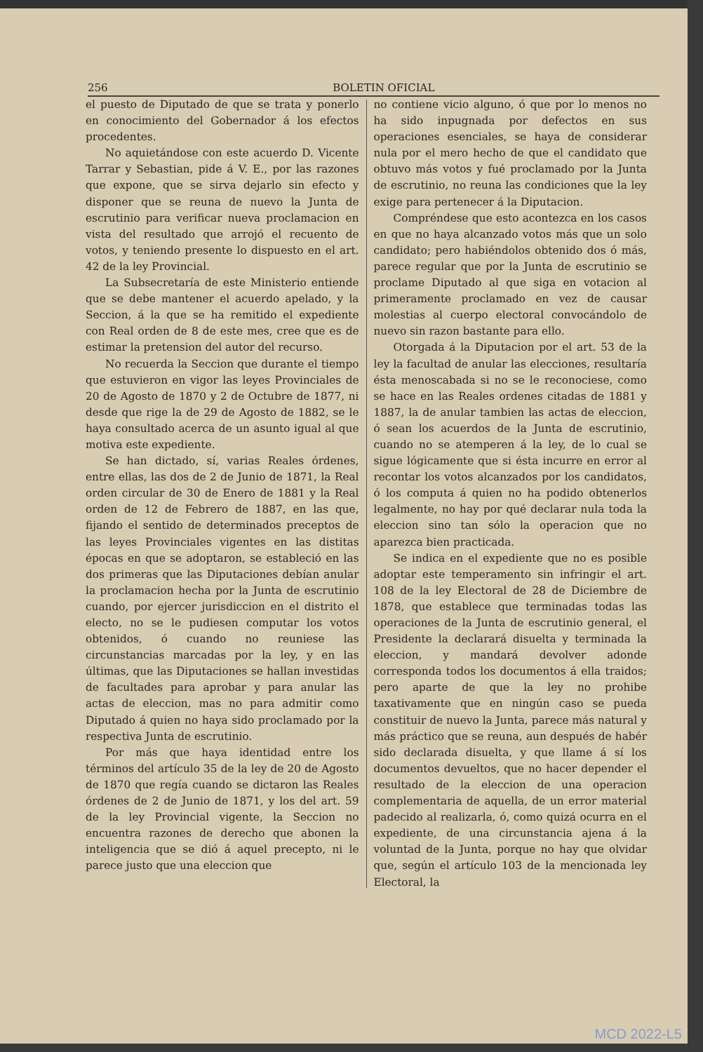256 BOLETIN OFICIAL
el puesto de Diputado de que se trata y ponerlo en conocimiento del Gobernador á los efectos procedentes.
No aquietándose con este acuerdo D. Vicente Tarrar y Sebastian, pide á V. E., por las razones que expone, que se sirva dejarlo sin efecto y disponer que se reuna de nuevo la Junta de escrutinio para verificar nueva proclamacion en vista del resultado que arrojó el recuento de votos, y teniendo presente lo dispuesto en el art. 42 de la ley Provincial.
La Subsecretaría de este Ministerio entiende que se debe mantener el acuerdo apelado, y la Seccion, á la que se ha remitido el expediente con Real orden de 8 de este mes, cree que es de estimar la pretension del autor del recurso.
No recuerda la Seccion que durante el tiempo que estuvieron en vigor las leyes Provinciales de 20 de Agosto de 1870 y 2 de Octubre de 1877, ni desde que rige la de 29 de Agosto de 1882, se le haya consultado acerca de un asunto igual al que motiva este expediente.
Se han dictado, sí, varias Reales órdenes, entre ellas, las dos de 2 de Junio de 1871, la Real orden circular de 30 de Enero de 1881 y la Real orden de 12 de Febrero de 1887, en las que, fijando el sentido de determinados preceptos de las leyes Provinciales vigentes en las distitas épocas en que se adoptaron, se estableció en las dos primeras que las Diputaciones debían anular la proclamacion hecha por la Junta de escrutinio cuando, por ejercer jurisdiccion en el distrito el electo, no se le pudiesen computar los votos obtenidos, ó cuando no reuniese las circunstancias marcadas por la ley, y en las últimas, que las Diputaciones se hallan investidas de facultades para aprobar y para anular las actas de eleccion, mas no para admitir como Diputado á quien no haya sido proclamado por la respectiva Junta de escrutinio.
Por más que haya identidad entre los términos del artículo 35 de la ley de 20 de Agosto de 1870 que regía cuando se dictaron las Reales órdenes de 2 de Junio de 1871, y los del art. 59 de la ley Provincial vigente, la Seccion no encuentra razones de derecho que abonen la inteligencia que se dió á aquel precepto, ni le parece justo que una eleccion que
no contiene vicio alguno, ó que por lo menos no ha sido inpugnada por defectos en sus operaciones esenciales, se haya de considerar nula por el mero hecho de que el candidato que obtuvo más votos y fué proclamado por la Junta de escrutinio, no reuna las condiciones que la ley exige para pertenecer á la Diputacion.
Compréndese que esto acontezca en los casos en que no haya alcanzado votos más que un solo candidato; pero habiéndolos obtenido dos ó más, parece regular que por la Junta de escrutinio se proclame Diputado al que siga en votacion al primeramente proclamado en vez de causar molestias al cuerpo electoral convocándolo de nuevo sin razon bastante para ello.
Otorgada á la Diputacion por el art. 53 de la ley la facultad de anular las elecciones, resultaría ésta menoscabada si no se le reconociese, como se hace en las Reales ordenes citadas de 1881 y 1887, la de anular tambien las actas de eleccion, ó sean los acuerdos de la Junta de escrutinio, cuando no se atemperen á la ley, de lo cual se sigue lógicamente que si ésta incurre en error al recontar los votos alcanzados por los candidatos, ó los computa á quien no ha podido obtenerlos legalmente, no hay por qué declarar nula toda la eleccion sino tan sólo la operacion que no aparezca bien practicada.
Se indica en el expediente que no es posible adoptar este temperamento sin infringir el art. 108 de la ley Electoral de 28 de Diciembre de 1878, que establece que terminadas todas las operaciones de la Junta de escrutinio general, el Presidente la declarará disuelta y terminada la eleccion, y mandará devolver adonde corresponda todos los documentos á ella traidos; pero aparte de que la ley no prohibe taxativamente que en ningún caso se pueda constituir de nuevo la Junta, parece más natural y más práctico que se reuna, aun después de habér sido declarada disuelta, y que llame á sí los documentos devueltos, que no hacer depender el resultado de la eleccion de una operacion complementaria de aquella, de un error material padecido al realizarla, ó, como quizá ocurra en el expediente, de una circunstancia ajena á la voluntad de la Junta, porque no hay que olvidar que, según el artículo 103 de la mencionada ley Electoral, la
MCD 2022-L5